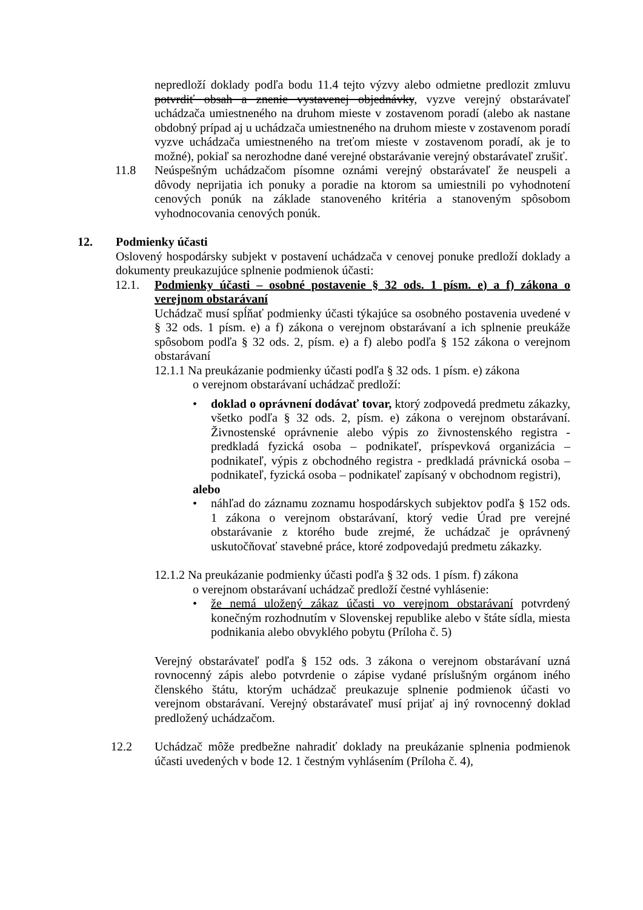nepredloží doklady podľa bodu 11.4 tejto výzvy alebo odmietne predlozit zmluvu potvrdiť obsah a znenie vystavenej objednávky, vyzve verejný obstarávateľ uchádzača umiestneného na druhom mieste v zostavenom poradí (alebo ak nastane obdobný prípad aj u uchádzača umiestneného na druhom mieste v zostavenom poradí vyzve uchádzača umiestneného na treťom mieste v zostavenom poradí, ak je to možné), pokiaľ sa nerozhodne dané verejné obstarávanie verejný obstarávateľ zrušiť.
11.8 Neúspešným uchádzačom písomne oznámi verejný obstarávateľ že neuspeli a dôvody neprijatia ich ponuky a poradie na ktorom sa umiestnili po vyhodnotení cenových ponúk na základe stanoveného kritéria a stanoveným spôsobom vyhodnocovania cenových ponúk.
12. Podmienky účasti
Oslovený hospodársky subjekt v postavení uchádzača v cenovej ponuke predloží doklady a dokumenty preukazujúce splnenie podmienok účasti:
12.1. Podmienky účasti – osobné postavenie § 32 ods. 1 písm. e) a f) zákona o verejnom obstarávaní
Uchádzač musí spĺňať podmienky účasti týkajúce sa osobného postavenia uvedené v § 32 ods. 1 písm. e) a f) zákona o verejnom obstarávaní a ich splnenie preukáže spôsobom podľa § 32 ods. 2, písm. e) a f) alebo podľa § 152 zákona o verejnom obstarávaní
12.1.1 Na preukázanie podmienky účasti podľa § 32 ods. 1 písm. e) zákona
o verejnom obstarávaní uchádzač predloží:
• doklad o oprávnení dodávať tovar, ktorý zodpovedá predmetu zákazky, všetko podľa § 32 ods. 2, písm. e) zákona o verejnom obstarávaní. Živnostenské oprávnenie alebo výpis zo živnostenského registra - predkladá fyzická osoba – podnikateľ, príspevková organizácia – podnikateľ, výpis z obchodného registra - predkladá právnická osoba – podnikateľ, fyzická osoba – podnikateľ zapísaný v obchodnom registri),
alebo
• náhľad do záznamu zoznamu hospodárskych subjektov podľa § 152 ods. 1 zákona o verejnom obstarávaní, ktorý vedie Úrad pre verejné obstarávanie z ktorého bude zrejmé, že uchádzač je oprávnený uskutočňovať stavebné práce, ktoré zodpovedajú predmetu zákazky.
12.1.2 Na preukázanie podmienky účasti podľa § 32 ods. 1 písm. f) zákona
o verejnom obstarávaní uchádzač predloží čestné vyhlásenie:
• že nemá uložený zákaz účasti vo verejnom obstarávaní potvrdený konečným rozhodnutím v Slovenskej republike alebo v štáte sídla, miesta podnikania alebo obvyklého pobytu (Príloha č. 5)
Verejný obstarávateľ podľa § 152 ods. 3 zákona o verejnom obstarávaní uzná rovnocenný zápis alebo potvrdenie o zápise vydané príslušným orgánom iného členského štátu, ktorým uchádzač preukazuje splnenie podmienok účasti vo verejnom obstarávaní. Verejný obstarávateľ musí prijať aj iný rovnocenný doklad predložený uchádzačom.
12.2 Uchádzač môže predbežne nahradiť doklady na preukázanie splnenia podmienok účasti uvedených v bode 12. 1 čestným vyhlásením (Príloha č. 4),